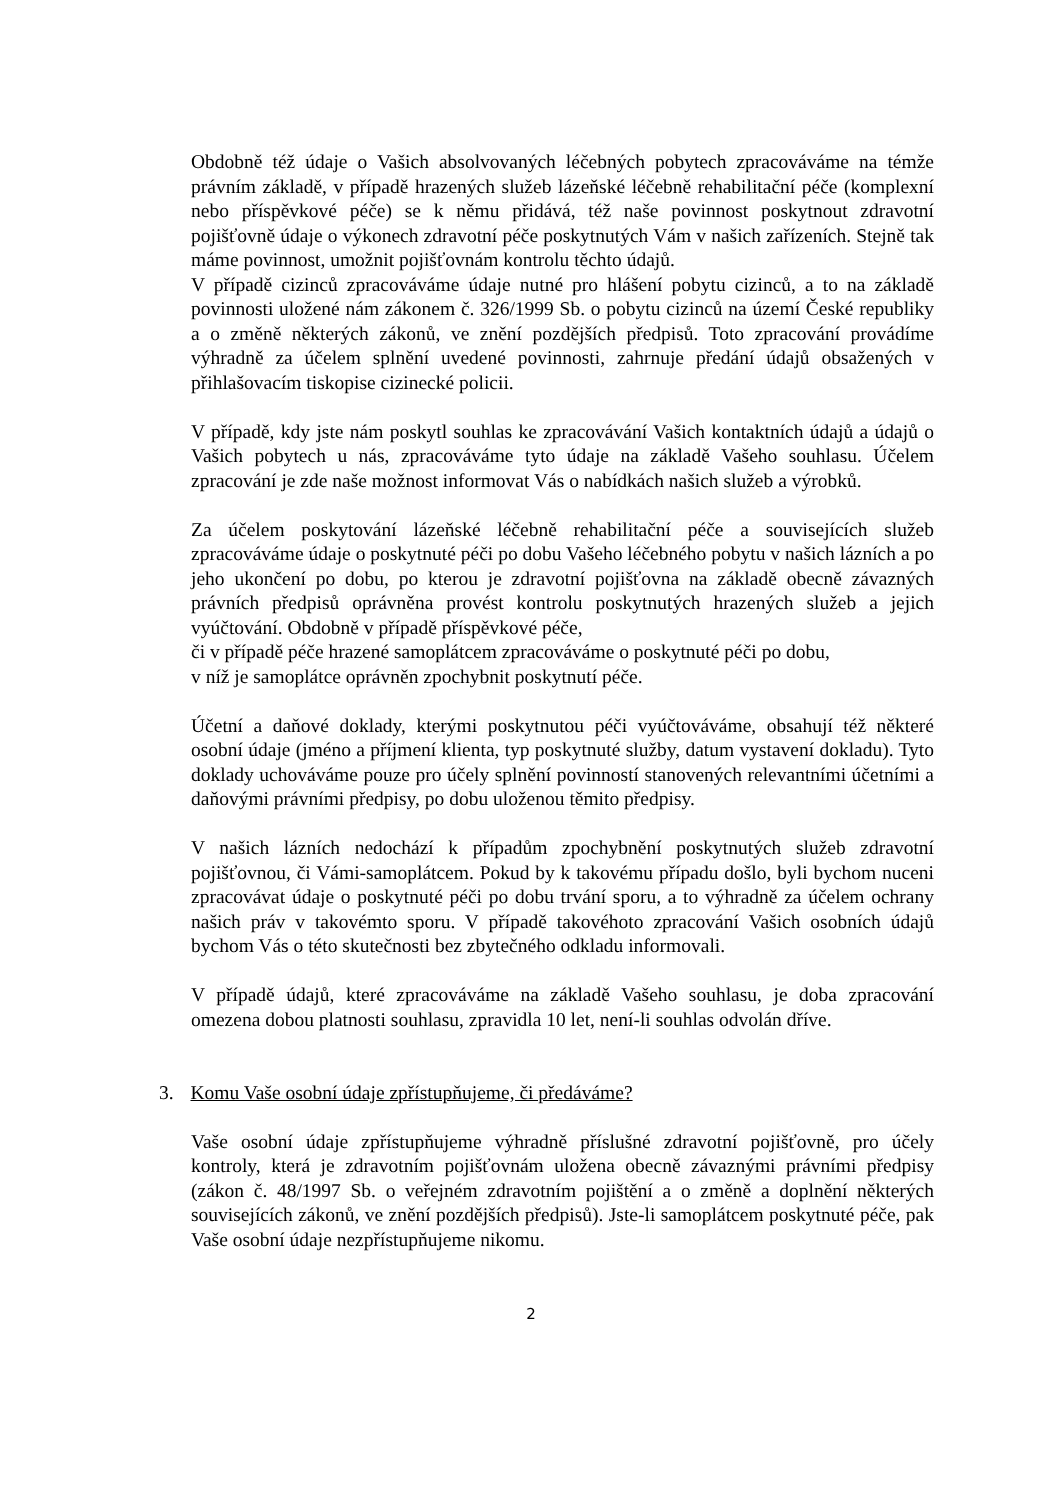Obdobně též údaje o Vašich absolvovaných léčebných pobytech zpracováváme na témže právním základě, v případě hrazených služeb lázeňské léčebně rehabilitační péče (komplexní nebo příspěvkové péče) se k němu přidává, též naše povinnost poskytnout zdravotní pojišťovně údaje o výkonech zdravotní péče poskytnutých Vám v našich zařízeních. Stejně tak máme povinnost, umožnit pojišťovnám kontrolu těchto údajů.
V případě cizinců zpracováváme údaje nutné pro hlášení pobytu cizinců, a to na základě povinnosti uložené nám zákonem č. 326/1999 Sb. o pobytu cizinců na území České republiky a o změně některých zákonů, ve znění pozdějších předpisů. Toto zpracování provádíme výhradně za účelem splnění uvedené povinnosti, zahrnuje předání údajů obsažených v přihlašovacím tiskopise cizinecké policii.
V případě, kdy jste nám poskytl souhlas ke zpracovávání Vašich kontaktních údajů a údajů o Vašich pobytech u nás, zpracováváme tyto údaje na základě Vašeho souhlasu. Účelem zpracování je zde naše možnost informovat Vás o nabídkách našich služeb a výrobků.
Za účelem poskytování lázeňské léčebně rehabilitační péče a souvisejících služeb zpracováváme údaje o poskytnuté péči po dobu Vašeho léčebného pobytu v našich lázních a po jeho ukončení po dobu, po kterou je zdravotní pojišťovna na základě obecně závazných právních předpisů oprávněna provést kontrolu poskytnutých hrazených služeb a jejich vyúčtování. Obdobně v případě příspěvkové péče,
či v případě péče hrazené samoplátcem zpracováváme o poskytnuté péči po dobu,
v níž je samoplátce oprávněn zpochybnit poskytnutí péče.
Účetní a daňové doklady, kterými poskytnutou péči vyúčtováváme, obsahují též některé osobní údaje (jméno a příjmení klienta, typ poskytnuté služby, datum vystavení dokladu). Tyto doklady uchováváme pouze pro účely splnění povinností stanovených relevantními účetními a daňovými právními předpisy, po dobu uloženou těmito předpisy.
V našich lázních nedochází k případům zpochybnění poskytnutých služeb zdravotní pojišťovnou, či Vámi-samoplátcem. Pokud by k takovému případu došlo, byli bychom nuceni zpracovávat údaje o poskytnuté péči po dobu trvání sporu, a to výhradně za účelem ochrany našich práv v takovémto sporu. V případě takovéhoto zpracování Vašich osobních údajů bychom Vás o této skutečnosti bez zbytečného odkladu informovali.
V případě údajů, které zpracováváme na základě Vašeho souhlasu, je doba zpracování omezena dobou platnosti souhlasu, zpravidla 10 let, není-li souhlas odvolán dříve.
3. Komu Vaše osobní údaje zpřístupňujeme, či předáváme?
Vaše osobní údaje zpřístupňujeme výhradně příslušné zdravotní pojišťovně, pro účely kontroly, která je zdravotním pojišťovnám uložena obecně závaznými právními předpisy (zákon č. 48/1997 Sb. o veřejném zdravotním pojištění a o změně a doplnění některých souvisejících zákonů, ve znění pozdějších předpisů). Jste-li samoplátcem poskytnuté péče, pak Vaše osobní údaje nezpřístupňujeme nikomu.
2